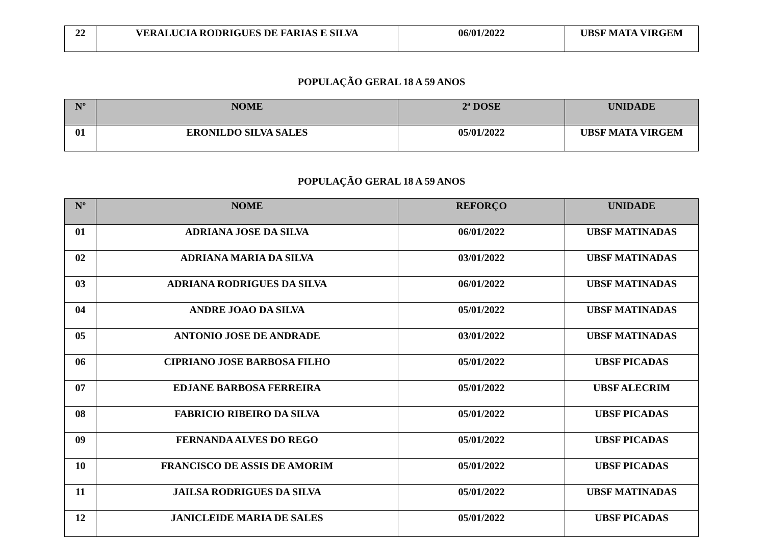| 22 | VERALUCIA RODRIGUES DE FARIAS E SILVA | 06/01/2022 | UBSF MATA VIRGEM |
POPULAÇÃO GERAL 18 A 59 ANOS
| Nº | NOME | 2ª DOSE | UNIDADE |
| --- | --- | --- | --- |
| 01 | ERONILDO SILVA SALES | 05/01/2022 | UBSF MATA VIRGEM |
POPULAÇÃO GERAL 18 A 59 ANOS
| Nº | NOME | REFORÇO | UNIDADE |
| --- | --- | --- | --- |
| 01 | ADRIANA JOSE DA SILVA | 06/01/2022 | UBSF MATINADAS |
| 02 | ADRIANA MARIA DA SILVA | 03/01/2022 | UBSF MATINADAS |
| 03 | ADRIANA RODRIGUES DA SILVA | 06/01/2022 | UBSF MATINADAS |
| 04 | ANDRE JOAO DA SILVA | 05/01/2022 | UBSF MATINADAS |
| 05 | ANTONIO JOSE DE ANDRADE | 03/01/2022 | UBSF MATINADAS |
| 06 | CIPRIANO JOSE BARBOSA FILHO | 05/01/2022 | UBSF PICADAS |
| 07 | EDJANE BARBOSA FERREIRA | 05/01/2022 | UBSF ALECRIM |
| 08 | FABRICIO RIBEIRO DA SILVA | 05/01/2022 | UBSF PICADAS |
| 09 | FERNANDA ALVES DO REGO | 05/01/2022 | UBSF PICADAS |
| 10 | FRANCISCO DE ASSIS DE AMORIM | 05/01/2022 | UBSF PICADAS |
| 11 | JAILSA RODRIGUES DA SILVA | 05/01/2022 | UBSF MATINADAS |
| 12 | JANICLEIDE MARIA DE SALES | 05/01/2022 | UBSF PICADAS |